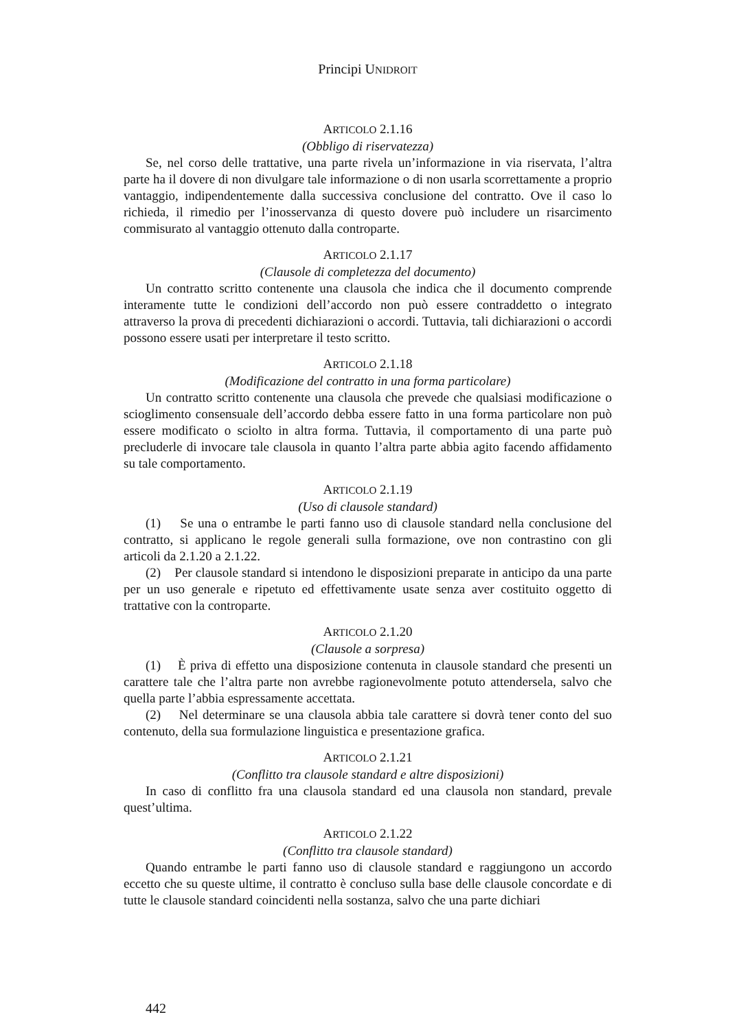Principi UNIDROIT
ARTICOLO 2.1.16
(Obbligo di riservatezza)
Se, nel corso delle trattative, una parte rivela un’informazione in via riservata, l’altra parte ha il dovere di non divulgare tale informazione o di non usarla scorrettamente a proprio vantaggio, indipendentemente dalla successiva conclusione del contratto. Ove il caso lo richieda, il rimedio per l’inosservanza di questo dovere può includere un risarcimento commisurato al vantaggio ottenuto dalla controparte.
ARTICOLO 2.1.17
(Clausole di completezza del documento)
Un contratto scritto contenente una clausola che indica che il documento comprende interamente tutte le condizioni dell’accordo non può essere contraddetto o integrato attraverso la prova di precedenti dichiarazioni o accordi. Tuttavia, tali dichiarazioni o accordi possono essere usati per interpretare il testo scritto.
ARTICOLO 2.1.18
(Modificazione del contratto in una forma particolare)
Un contratto scritto contenente una clausola che prevede che qualsiasi modificazione o scioglimento consensuale dell’accordo debba essere fatto in una forma particolare non può essere modificato o sciolto in altra forma. Tuttavia, il comportamento di una parte può precluderle di invocare tale clausola in quanto l’altra parte abbia agito facendo affidamento su tale comportamento.
ARTICOLO 2.1.19
(Uso di clausole standard)
(1) Se una o entrambe le parti fanno uso di clausole standard nella conclusione del contratto, si applicano le regole generali sulla formazione, ove non contrastino con gli articoli da 2.1.20 a 2.1.22.
(2) Per clausole standard si intendono le disposizioni preparate in anticipo da una parte per un uso generale e ripetuto ed effettivamente usate senza aver costituito oggetto di trattative con la controparte.
ARTICOLO 2.1.20
(Clausole a sorpresa)
(1) È priva di effetto una disposizione contenuta in clausole standard che presenti un carattere tale che l’altra parte non avrebbe ragionevolmente potuto attendersela, salvo che quella parte l’abbia espressamente accettata.
(2) Nel determinare se una clausola abbia tale carattere si dovrà tener conto del suo contenuto, della sua formulazione linguistica e presentazione grafica.
ARTICOLO 2.1.21
(Conflitto tra clausole standard e altre disposizioni)
In caso di conflitto fra una clausola standard ed una clausola non standard, prevale quest’ultima.
ARTICOLO 2.1.22
(Conflitto tra clausole standard)
Quando entrambe le parti fanno uso di clausole standard e raggiungono un accordo eccetto che su queste ultime, il contratto è concluso sulla base delle clausole concordate e di tutte le clausole standard coincidenti nella sostanza, salvo che una parte dichiari
442